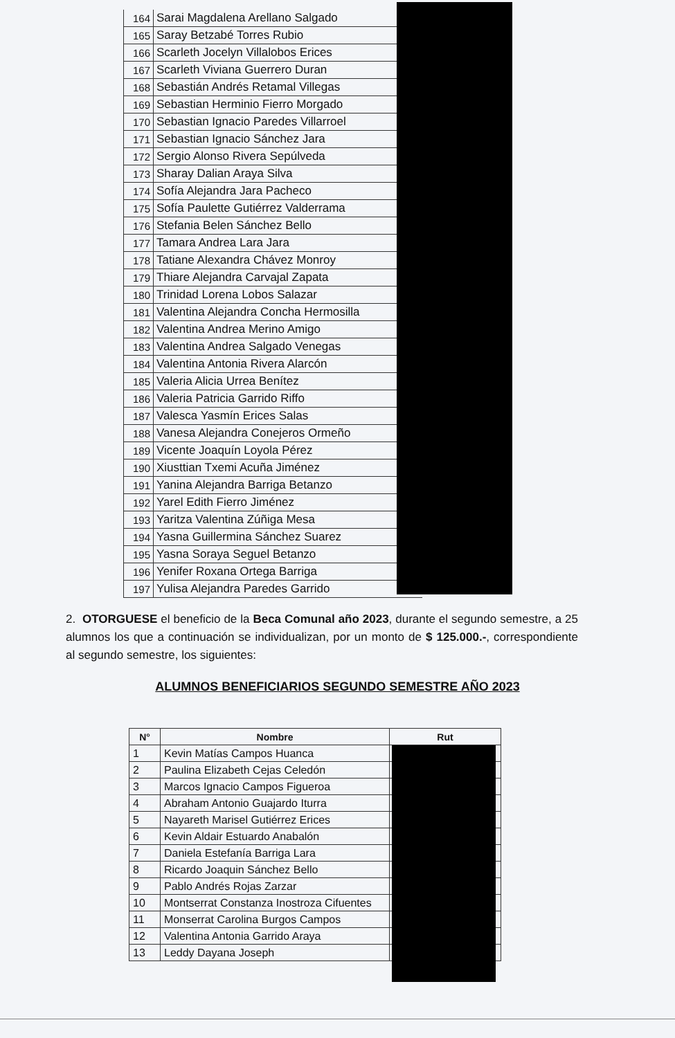| 164 | Sarai Magdalena Arellano Salgado |
| 165 | Saray Betzabé Torres Rubio |
| 166 | Scarleth Jocelyn Villalobos Erices |
| 167 | Scarleth Viviana Guerrero Duran |
| 168 | Sebastián Andrés Retamal Villegas |
| 169 | Sebastian Herminio Fierro Morgado |
| 170 | Sebastian Ignacio Paredes Villarroel |
| 171 | Sebastian Ignacio Sánchez Jara |
| 172 | Sergio Alonso Rivera Sepúlveda |
| 173 | Sharay Dalian Araya Silva |
| 174 | Sofía Alejandra Jara Pacheco |
| 175 | Sofía Paulette Gutiérrez Valderrama |
| 176 | Stefania Belen Sánchez Bello |
| 177 | Tamara Andrea Lara Jara |
| 178 | Tatiane Alexandra Chávez Monroy |
| 179 | Thiare Alejandra Carvajal Zapata |
| 180 | Trinidad Lorena Lobos Salazar |
| 181 | Valentina Alejandra Concha Hermosilla |
| 182 | Valentina Andrea Merino Amigo |
| 183 | Valentina Andrea Salgado Venegas |
| 184 | Valentina Antonia Rivera Alarcón |
| 185 | Valeria Alicia Urrea Benítez |
| 186 | Valeria Patricia Garrido Riffo |
| 187 | Valesca Yasmín Erices Salas |
| 188 | Vanesa Alejandra Conejeros Ormeño |
| 189 | Vicente Joaquín Loyola Pérez |
| 190 | Xiusttian Txemi Acuña Jiménez |
| 191 | Yanina Alejandra Barriga Betanzo |
| 192 | Yarel Edith Fierro Jiménez |
| 193 | Yaritza Valentina Zúñiga Mesa |
| 194 | Yasna Guillermina Sánchez Suarez |
| 195 | Yasna Soraya Seguel Betanzo |
| 196 | Yenifer Roxana Ortega Barriga |
| 197 | Yulisa Alejandra Paredes Garrido |
2. OTORGUESE el beneficio de la Beca Comunal año 2023, durante el segundo semestre, a 25 alumnos los que a continuación se individualizan, por un monto de $ 125.000.-, correspondiente al segundo semestre, los siguientes:
ALUMNOS BENEFICIARIOS SEGUNDO SEMESTRE AÑO 2023
| N° | Nombre | Rut |
| --- | --- | --- |
| 1 | Kevin Matías Campos Huanca | |
| 2 | Paulina Elizabeth Cejas Celedón | |
| 3 | Marcos Ignacio Campos Figueroa | |
| 4 | Abraham Antonio Guajardo Iturra | |
| 5 | Nayareth Marisel Gutiérrez Erices | |
| 6 | Kevin Aldair Estuardo Anabalón | |
| 7 | Daniela Estefanía Barriga Lara | |
| 8 | Ricardo Joaquin Sánchez Bello | |
| 9 | Pablo Andrés Rojas Zarzar | |
| 10 | Montserrat Constanza Inostroza Cifuentes | |
| 11 | Monserrat Carolina Burgos Campos | |
| 12 | Valentina Antonia Garrido Araya | |
| 13 | Leddy Dayana Joseph | |